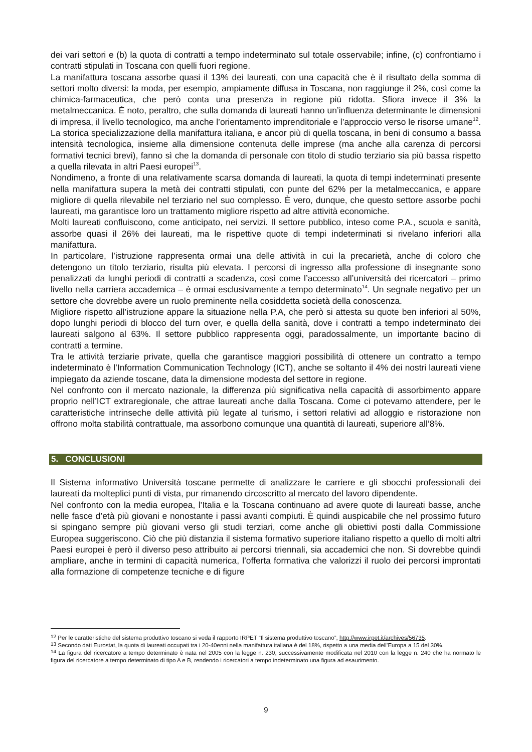dei vari settori e (b) la quota di contratti a tempo indeterminato sul totale osservabile; infine, (c) confrontiamo i contratti stipulati in Toscana con quelli fuori regione.
La manifattura toscana assorbe quasi il 13% dei laureati, con una capacità che è il risultato della somma di settori molto diversi: la moda, per esempio, ampiamente diffusa in Toscana, non raggiunge il 2%, così come la chimica-farmaceutica, che però conta una presenza in regione più ridotta. Sfiora invece il 3% la metalmeccanica. È noto, peraltro, che sulla domanda di laureati hanno un’influenza determinante le dimensioni di impresa, il livello tecnologico, ma anche l’orientamento imprenditoriale e l’approccio verso le risorse umane<sup>12</sup>. La storica specializzazione della manifattura italiana, e ancor più di quella toscana, in beni di consumo a bassa intensità tecnologica, insieme alla dimensione contenuta delle imprese (ma anche alla carenza di percorsi formativi tecnici brevi), fanno sì che la domanda di personale con titolo di studio terziario sia più bassa rispetto a quella rilevata in altri Paesi europei<sup>13</sup>.
Nondimeno, a fronte di una relativamente scarsa domanda di laureati, la quota di tempi indeterminati presente nella manifattura supera la metà dei contratti stipulati, con punte del 62% per la metalmeccanica, e appare migliore di quella rilevabile nel terziario nel suo complesso. È vero, dunque, che questo settore assorbe pochi laureati, ma garantisce loro un trattamento migliore rispetto ad altre attività economiche.
Molti laureati confluiscono, come anticipato, nei servizi. Il settore pubblico, inteso come P.A., scuola e sanità, assorbe quasi il 26% dei laureati, ma le rispettive quote di tempi indeterminati si rivelano inferiori alla manifattura.
In particolare, l’istruzione rappresenta ormai una delle attività in cui la precarietà, anche di coloro che detengono un titolo terziario, risulta più elevata. I percorsi di ingresso alla professione di insegnante sono penalizzati da lunghi periodi di contratti a scadenza, così come l’accesso all’università dei ricercatori – primo livello nella carriera accademica – è ormai esclusivamente a tempo determinato<sup>14</sup>. Un segnale negativo per un settore che dovrebbe avere un ruolo preminente nella cosiddetta società della conoscenza.
Migliore rispetto all’istruzione appare la situazione nella P.A, che però si attesta su quote ben inferiori al 50%, dopo lunghi periodi di blocco del turn over, e quella della sanità, dove i contratti a tempo indeterminato dei laureati salgono al 63%. Il settore pubblico rappresenta oggi, paradossalmente, un importante bacino di contratti a termine.
Tra le attività terziarie private, quella che garantisce maggiori possibilità di ottenere un contratto a tempo indeterminato è l’Information Communication Technology (ICT), anche se soltanto il 4% dei nostri laureati viene impiegato da aziende toscane, data la dimensione modesta del settore in regione.
Nel confronto con il mercato nazionale, la differenza più significativa nella capacità di assorbimento appare proprio nell’ICT extraregionale, che attrae laureati anche dalla Toscana. Come ci potevamo attendere, per le caratteristiche intrinseche delle attività più legate al turismo, i settori relativi ad alloggio e ristorazione non offrono molta stabilità contrattuale, ma assorbono comunque una quantità di laureati, superiore all’8%.
5. CONCLUSIONI
Il Sistema informativo Università toscane permette di analizzare le carriere e gli sbocchi professionali dei laureati da molteplici punti di vista, pur rimanendo circoscritto al mercato del lavoro dipendente.
Nel confronto con la media europea, l’Italia e la Toscana continuano ad avere quote di laureati basse, anche nelle fasce d’età più giovani e nonostante i passi avanti compiuti. È quindi auspicabile che nel prossimo futuro si spingano sempre più giovani verso gli studi terziari, come anche gli obiettivi posti dalla Commissione Europea suggeriscono. Ciò che più distanzia il sistema formativo superiore italiano rispetto a quello di molti altri Paesi europei è però il diverso peso attribuito ai percorsi triennali, sia accademici che non. Si dovrebbe quindi ampliare, anche in termini di capacità numerica, l’offerta formativa che valorizzi il ruolo dei percorsi improntati alla formazione di competenze tecniche e di figure
<sup>12</sup> Per le caratteristiche del sistema produttivo toscano si veda il rapporto IRPET “Il sistema produttivo toscano”, http://www.irpet.it/archives/56735.
<sup>13</sup> Secondo dati Eurostat, la quota di laureati occupati tra i 20-40enni nella manifattura italiana è del 18%, rispetto a una media dell’Europa a 15 del 30%.
<sup>14</sup> La figura del ricercatore a tempo determinato è nata nel 2005 con la legge n. 230, successivamente modificata nel 2010 con la legge n. 240 che ha normato le figura del ricercatore a tempo determinato di tipo A e B, rendendo i ricercatori a tempo indeterminato una figura ad esaurimento.
9